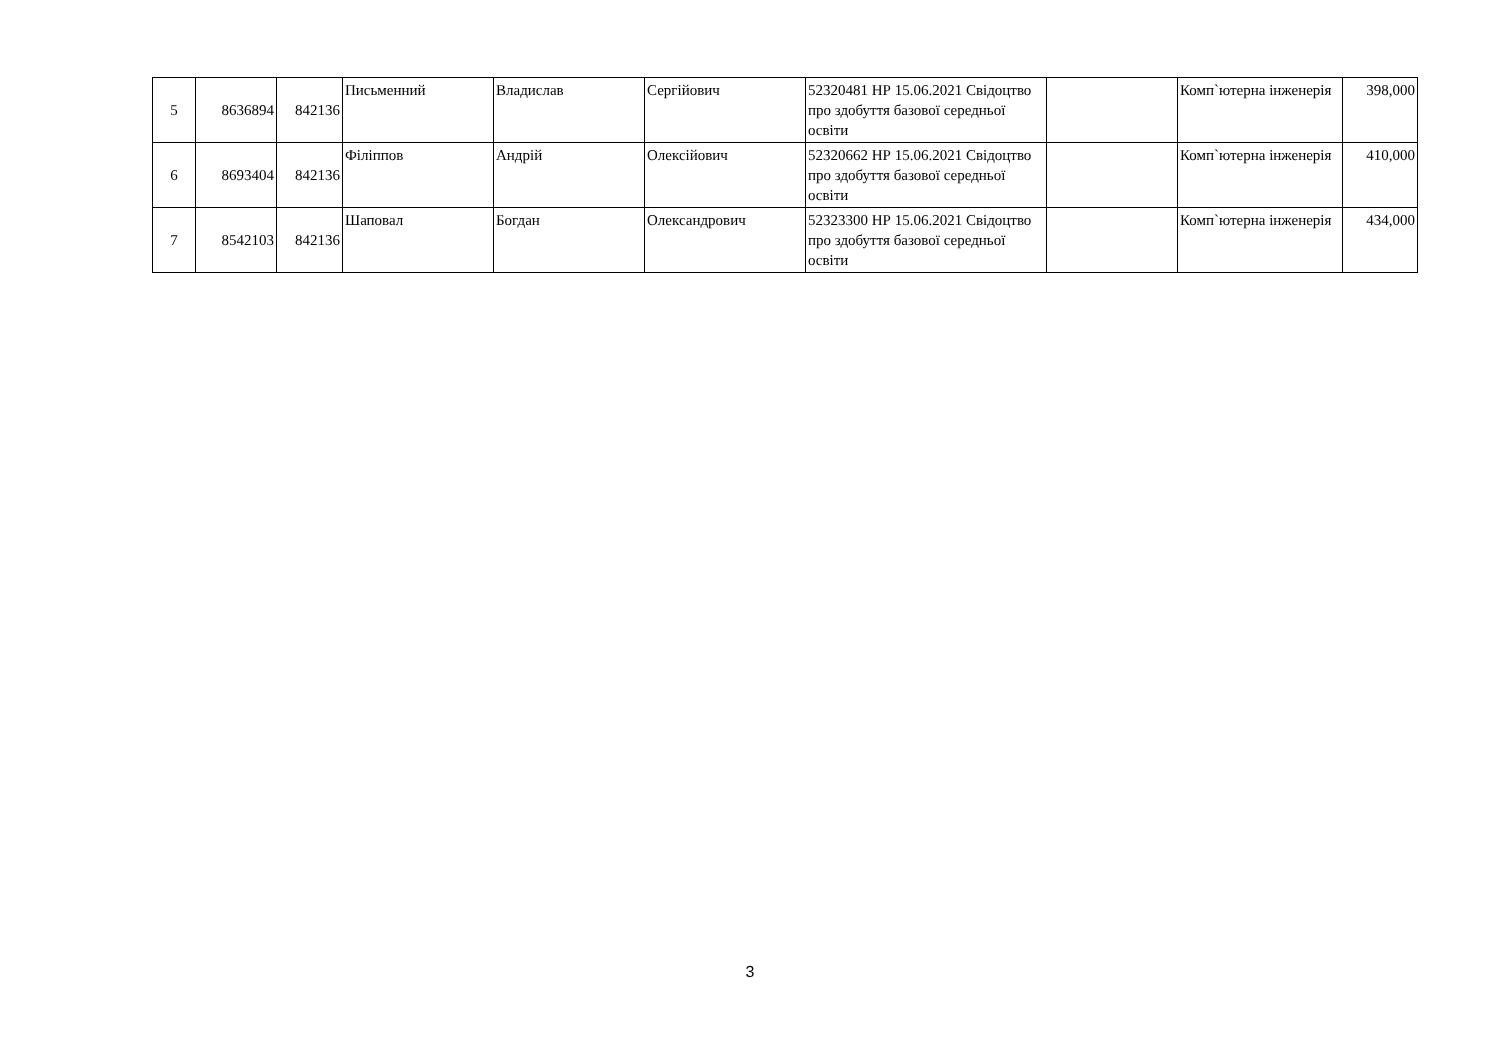| 5 | 8636894 | 842136 | Письменний | Владислав | Сергійович | 52320481 НР 15.06.2021 Свідоцтво про здобуття базової середньої освіти | | Комп`ютерна інженерія | 398,000 |
| 6 | 8693404 | 842136 | Філіппов | Андрій | Олексійович | 52320662 НР 15.06.2021 Свідоцтво про здобуття базової середньої освіти | | Комп`ютерна інженерія | 410,000 |
| 7 | 8542103 | 842136 | Шаповал | Богдан | Олександрович | 52323300 НР 15.06.2021 Свідоцтво про здобуття базової середньої освіти | | Комп`ютерна інженерія | 434,000 |
3